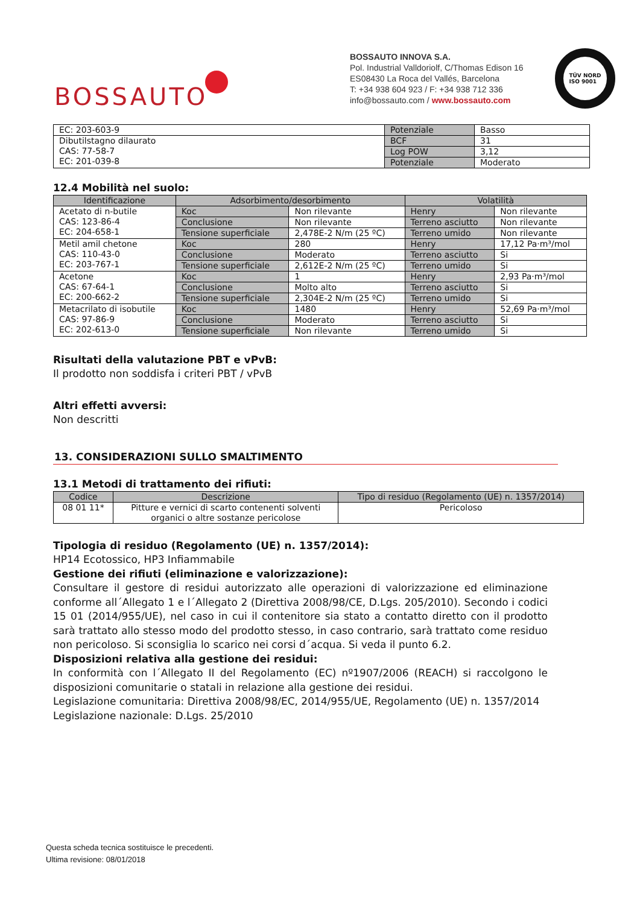BOSSAUTO
BOSSAUTO INNOVA S.A.
Pol. Industrial Valldoriolf, C/Thomas Edison 16
ES08430 La Roca del Vallés, Barcelona
T: +34 938 604 923 / F: +34 938 712 336
info@bossauto.com / www.bossauto.com
TÜV NORD
ISO 9001
| EC: 203-603-9 | Potenziale | Basso |
| Dibutilstagno dilaurato CAS: 77-58-7 EC: 201-039-8 | BCF | 31 |
| | Log POW | 3,12 |
| | Potenziale | Moderato |
12.4 Mobilità nel suolo:
| Identificazione | Adsorbimento/desorbimento | | Volatilità | |
| --- | --- | --- | --- | --- |
| Acetato di n-butile CAS: 123-86-4 EC: 204-658-1 | Koc | Non rilevante | Henry | Non rilevante |
| | Conclusione | Non rilevante | Terreno asciutto | Non rilevante |
| | Tensione superficiale | 2,478E-2 N/m (25 ºC) | Terreno umido | Non rilevante |
| Metil amil chetone CAS: 110-43-0 EC: 203-767-1 | Koc | 280 | Henry | 17,12 Pa·m³/mol |
| | Conclusione | Moderato | Terreno asciutto | Si |
| | Tensione superficiale | 2,612E-2 N/m (25 ºC) | Terreno umido | Si |
| Acetone CAS: 67-64-1 EC: 200-662-2 | Koc | 1 | Henry | 2,93 Pa·m³/mol |
| | Conclusione | Molto alto | Terreno asciutto | Si |
| | Tensione superficiale | 2,304E-2 N/m (25 ºC) | Terreno umido | Si |
| Metacrilato di isobutile CAS: 97-86-9 EC: 202-613-0 | Koc | 1480 | Henry | 52,69 Pa·m³/mol |
| | Conclusione | Moderato | Terreno asciutto | Si |
| | Tensione superficiale | Non rilevante | Terreno umido | Si |
Risultati della valutazione PBT e vPvB:
Il prodotto non soddisfa i criteri PBT / vPvB
Altri effetti avversi:
Non descritti
13. CONSIDERAZIONI SULLO SMALTIMENTO
13.1 Metodi di trattamento dei rifiuti:
| Codice | Descrizione | Tipo di residuo (Regolamento (UE) n. 1357/2014) |
| --- | --- | --- |
| 08 01 11* | Pitture e vernici di scarto contenenti solventi organici o altre sostanze pericolose | Pericoloso |
Tipologia di residuo (Regolamento (UE) n. 1357/2014):
HP14 Ecotossico, HP3 Infiammabile
Gestione dei rifiuti (eliminazione e valorizzazione):
Consultare il gestore di residui autorizzato alle operazioni di valorizzazione ed eliminazione conforme all´Allegato 1 e l´Allegato 2 (Direttiva 2008/98/CE, D.Lgs. 205/2010). Secondo i codici 15 01 (2014/955/UE), nel caso in cui il contenitore sia stato a contatto diretto con il prodotto sarà trattato allo stesso modo del prodotto stesso, in caso contrario, sarà trattato come residuo non pericoloso. Si sconsiglia lo scarico nei corsi d´acqua. Si veda il punto 6.2.
Disposizioni relativa alla gestione dei residui:
In conformità con l´Allegato II del Regolamento (EC) nº1907/2006 (REACH) si raccolgono le disposizioni comunitarie o statali in relazione alla gestione dei residui.
Legislazione comunitaria: Direttiva 2008/98/EC, 2014/955/UE, Regolamento (UE) n. 1357/2014
Legislazione nazionale: D.Lgs. 25/2010
Questa scheda tecnica sostituisce le precedenti.
Ultima revisione: 08/01/2018